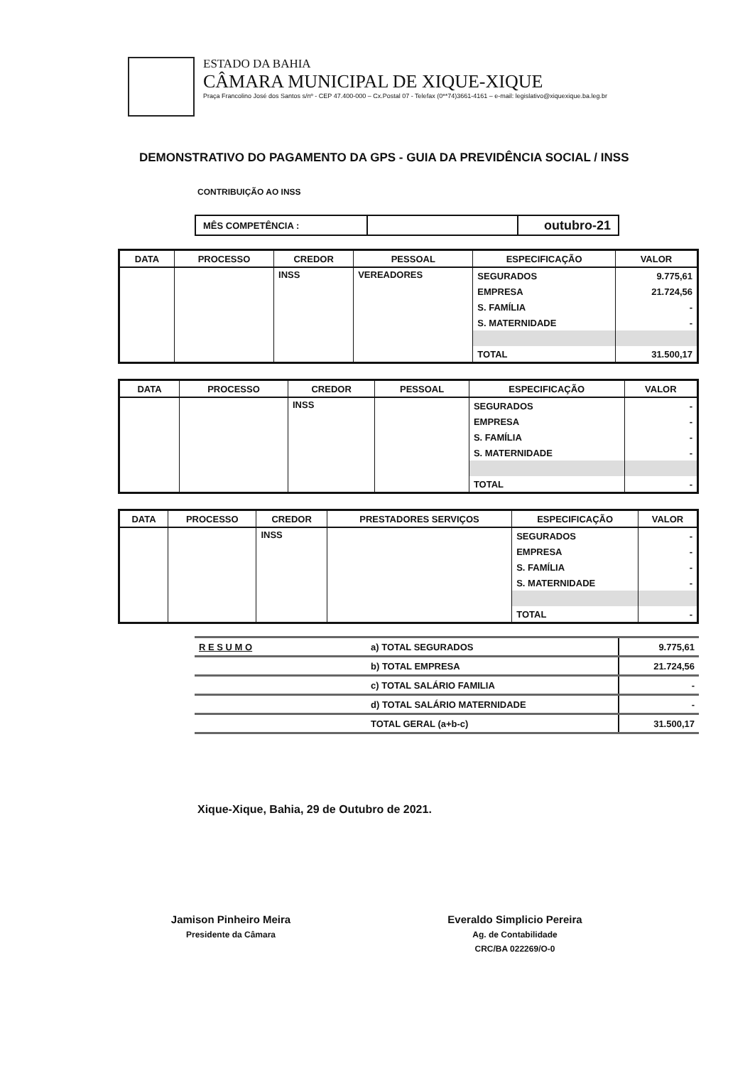ESTADO DA BAHIA
CÂMARA MUNICIPAL DE XIQUE-XIQUE
Praça Francolino José dos Santos s/nº - CEP 47.400-000 – Cx.Postal 07 - Telefax (0**74)3661-4161 – e-mail: legislativo@xiquexique.ba.leg.br
DEMONSTRATIVO DO PAGAMENTO DA GPS - GUIA DA PREVIDÊNCIA SOCIAL / INSS
CONTRIBUIÇÃO AO INSS
| MÊS COMPETÊNCIA : | | outubro-21 |
| DATA | PROCESSO | CREDOR | PESSOAL | ESPECIFICAÇÃO | VALOR |
| --- | --- | --- | --- | --- | --- |
| | | INSS | VEREADORES | SEGURADOS | 9.775,61 |
| | | | | EMPRESA | 21.724,56 |
| | | | | S. FAMÍLIA | - |
| | | | | S. MATERNIDADE | - |
| | | | | TOTAL | 31.500,17 |
| DATA | PROCESSO | CREDOR | PESSOAL | ESPECIFICAÇÃO | VALOR |
| --- | --- | --- | --- | --- | --- |
| | | INSS | | SEGURADOS | - |
| | | | | EMPRESA | - |
| | | | | S. FAMÍLIA | - |
| | | | | S. MATERNIDADE | - |
| | | | | TOTAL | - |
| DATA | PROCESSO | CREDOR | PRESTADORES SERVIÇOS | ESPECIFICAÇÃO | VALOR |
| --- | --- | --- | --- | --- | --- |
| | | INSS | | SEGURADOS | - |
| | | | | EMPRESA | - |
| | | | | S. FAMÍLIA | - |
| | | | | S. MATERNIDADE | - |
| | | | | TOTAL | - |
| R E S U M O | a) TOTAL SEGURADOS | 9.775,61 |
| | b) TOTAL EMPRESA | 21.724,56 |
| | c) TOTAL SALÁRIO FAMILIA | - |
| | d) TOTAL SALÁRIO MATERNIDADE | - |
| | TOTAL GERAL (a+b-c) | 31.500,17 |
Xique-Xique, Bahia, 29 de Outubro de 2021.
Jamison Pinheiro Meira
Presidente da Câmara
Everaldo Simplicio Pereira
Ag. de Contabilidade
CRC/BA 022269/O-0